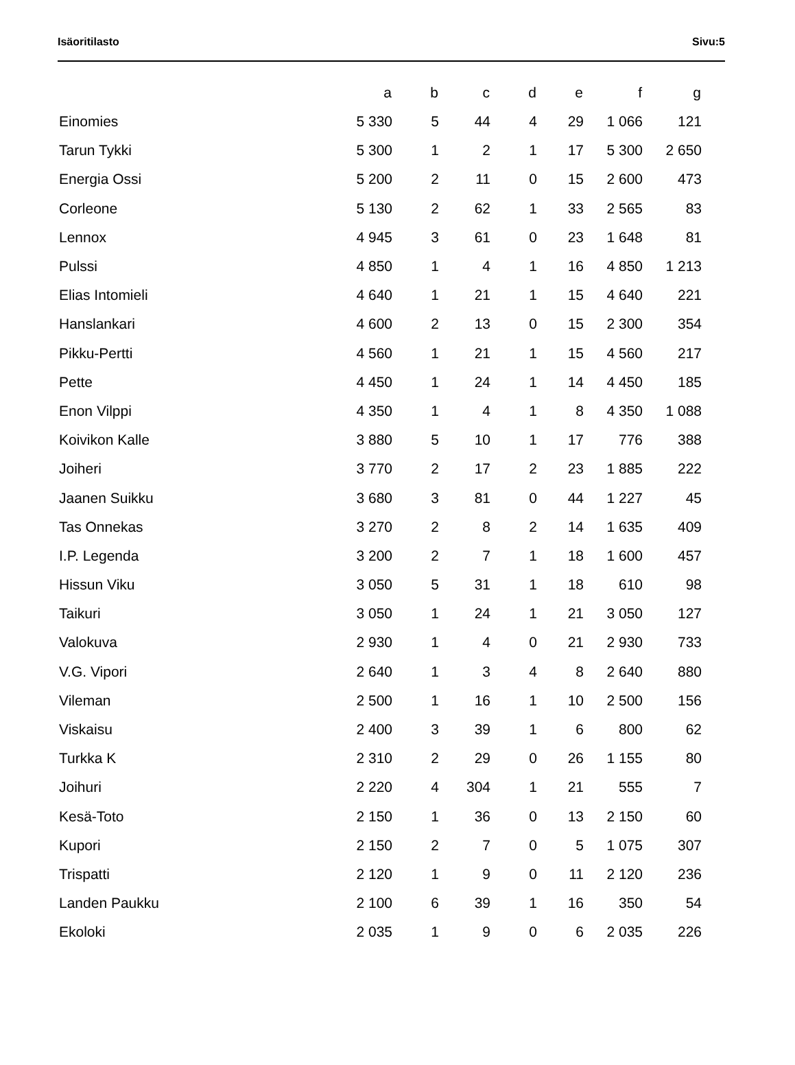Isäoritilasto Sivu:5
| | a | b | c | d | e | f | g |
| --- | --- | --- | --- | --- | --- | --- | --- |
| Einomies | 5 330 | 5 | 44 | 4 | 29 | 1 066 | 121 |
| Tarun Tykki | 5 300 | 1 | 2 | 1 | 17 | 5 300 | 2 650 |
| Energia Ossi | 5 200 | 2 | 11 | 0 | 15 | 2 600 | 473 |
| Corleone | 5 130 | 2 | 62 | 1 | 33 | 2 565 | 83 |
| Lennox | 4 945 | 3 | 61 | 0 | 23 | 1 648 | 81 |
| Pulssi | 4 850 | 1 | 4 | 1 | 16 | 4 850 | 1 213 |
| Elias Intomieli | 4 640 | 1 | 21 | 1 | 15 | 4 640 | 221 |
| Hanslankari | 4 600 | 2 | 13 | 0 | 15 | 2 300 | 354 |
| Pikku-Pertti | 4 560 | 1 | 21 | 1 | 15 | 4 560 | 217 |
| Pette | 4 450 | 1 | 24 | 1 | 14 | 4 450 | 185 |
| Enon Vilppi | 4 350 | 1 | 4 | 1 | 8 | 4 350 | 1 088 |
| Koivikon Kalle | 3 880 | 5 | 10 | 1 | 17 | 776 | 388 |
| Joiheri | 3 770 | 2 | 17 | 2 | 23 | 1 885 | 222 |
| Jaanen Suikku | 3 680 | 3 | 81 | 0 | 44 | 1 227 | 45 |
| Tas Onnekas | 3 270 | 2 | 8 | 2 | 14 | 1 635 | 409 |
| I.P. Legenda | 3 200 | 2 | 7 | 1 | 18 | 1 600 | 457 |
| Hissun Viku | 3 050 | 5 | 31 | 1 | 18 | 610 | 98 |
| Taikuri | 3 050 | 1 | 24 | 1 | 21 | 3 050 | 127 |
| Valokuva | 2 930 | 1 | 4 | 0 | 21 | 2 930 | 733 |
| V.G. Vipori | 2 640 | 1 | 3 | 4 | 8 | 2 640 | 880 |
| Vileman | 2 500 | 1 | 16 | 1 | 10 | 2 500 | 156 |
| Viskaisu | 2 400 | 3 | 39 | 1 | 6 | 800 | 62 |
| Turkka K | 2 310 | 2 | 29 | 0 | 26 | 1 155 | 80 |
| Joihuri | 2 220 | 4 | 304 | 1 | 21 | 555 | 7 |
| Kesä-Toto | 2 150 | 1 | 36 | 0 | 13 | 2 150 | 60 |
| Kupori | 2 150 | 2 | 7 | 0 | 5 | 1 075 | 307 |
| Trispatti | 2 120 | 1 | 9 | 0 | 11 | 2 120 | 236 |
| Landen Paukku | 2 100 | 6 | 39 | 1 | 16 | 350 | 54 |
| Ekoloki | 2 035 | 1 | 9 | 0 | 6 | 2 035 | 226 |